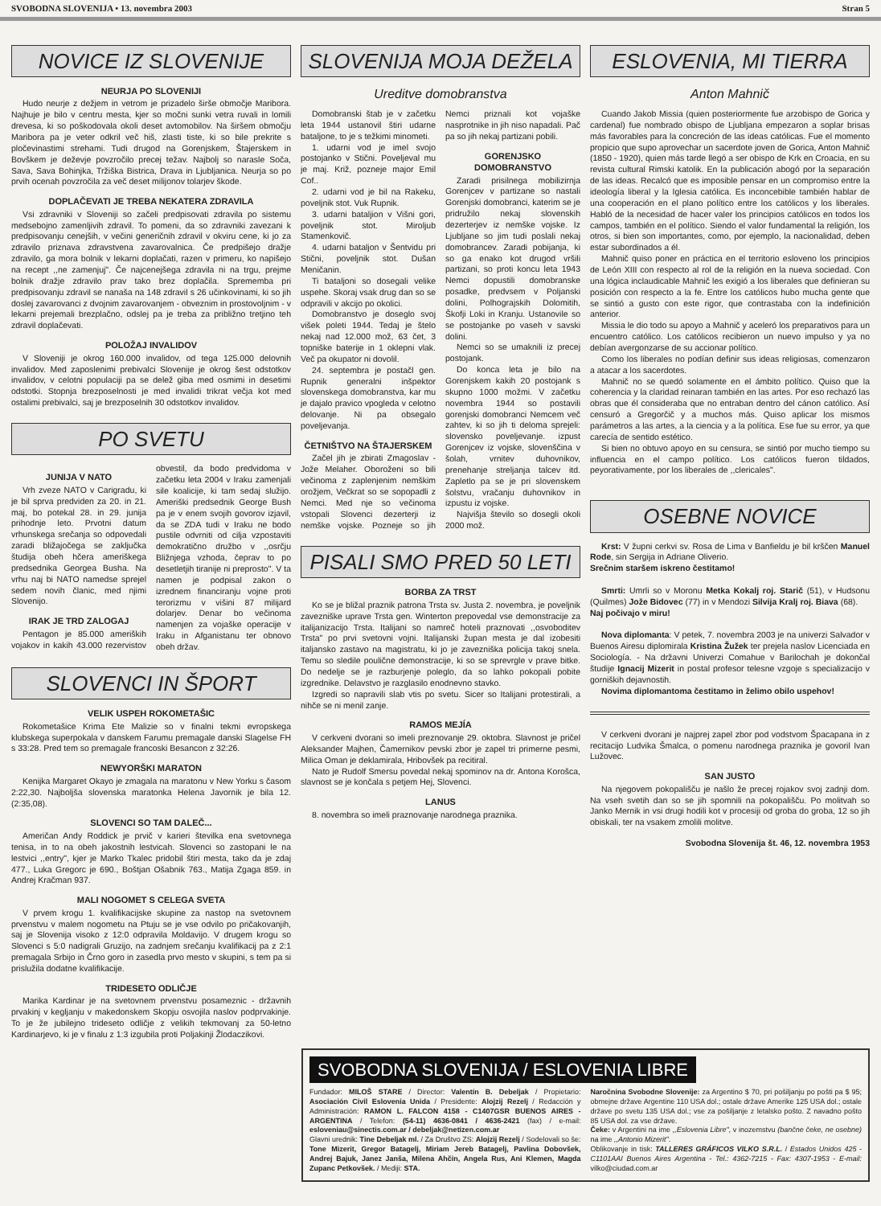SVOBODNA SLOVENIJA • 13. novembra 2003 Stran 5
NOVICE IZ SLOVENIJE
NEURJA PO SLOVENIJI
Hudo neurje z dežjem in vetrom je prizadelo širše območje Maribora. Najhuje je bilo v centru mesta, kjer so močni sunki vetra ruvali in lomili drevesa, ki so poškodovala okoli deset avtomobilov. Na širšem območju Maribora pa je veter odkril več hiš, zlasti tiste, ki so bile prekrite s pločevinastimi strehami. Tudi drugod na Gorenjskem, Štajerskem in Bovškem je deževje povzročilo precej težav. Najbolj so narasle Soča, Sava, Sava Bohinjka, Tržiška Bistrica, Drava in Ljubljanica. Neurja so po prvih ocenah povzročila za več deset milijonov tolarjev škode.
DOPLAČEVATI JE TREBA NEKATERA ZDRAVILA
Vsi zdravniki v Sloveniji so začeli predpisovati zdravila po sistemu medsebojno zamenljivih zdravil. To pomeni, da so zdravniki zavezani k predpisovanju cenejših, v večini generičnih zdravil v okviru cene, ki jo za zdravilo priznava zdravstvena zavarovalnica. Če predpišejo dražje zdravilo, ga mora bolnik v lekarni doplačati, razen v primeru, ko napišejo na recept ,,ne zamenjuj". Če najcenejšega zdravila ni na trgu, prejme bolnik dražje zdravilo prav tako brez doplačila. Sprememba pri predpisovanju zdravil se nanaša na 148 zdravil s 26 učinkovinami, ki so jih doslej zavarovanci z dvojnim zavarovanjem - obveznim in prostovoljnim - v lekarni prejemali brezplačno, odslej pa je treba za približno tretjino teh zdravil doplačevati.
POLOŽAJ INVALIDOV
V Sloveniji je okrog 160.000 invalidov, od tega 125.000 delovnih invalidov. Med zaposlenimi prebivalci Slovenije je okrog šest odstotkov invalidov, v celotni populaciji pa se delež giba med osmimi in desetimi odstotki. Stopnja brezposelnosti je med invalidi trikrat večja kot med ostalimi prebivalci, saj je brezposelnih 30 odstotkov invalidov.
PO SVETU
JUNIJA V NATO
Vrh zveze NATO v Carigradu, ki je bil sprva predviden za 20. in 21. maj, bo potekal 28. in 29. junija prihodnje leto. Prvotni datum vrhunskega srečanja so odpovedali zaradi bližajočega se zaključka študija obeh hčera ameriškega predsednika Georgea Busha. Na vrhu naj bi NATO namedse sprejel sedem novih članic, med njimi Slovenijo.
IRAK JE TRD ZALOGAJ
Pentagon je 85.000 ameriških vojakov in kakih 43.000 rezervistov obvestil, da bodo predvidoma v začetku leta 2004 v Iraku zamenjali sile koalicije, ki tam sedaj služijo. Ameriški predsednik George Bush pa je v enem svojih govorov izjavil, da se ZDA tudi v Iraku ne bodo pustile odvrniti od cilja vzpostaviti demokratično družbo v ,,osrčju Bližnjega vzhoda, čeprav to po desetletjih tiranije ni preprosto". V ta namen je podpisal zakon o izrednem financiranju vojne proti terorizmu v višini 87 milijard dolarjev. Denar bo večinoma namenjen za vojaške operacije v Iraku in Afganistanu ter obnovo obeh držav.
SLOVENCI IN ŠPORT
VELIK USPEH ROKOMETAŠIC
Rokometašice Krima Ete Malizie so v finalni tekmi evropskega klubskega superpokala v danskem Farumu premagale danski Slagelse FH s 33:28. Pred tem so premagale francoski Besancon z 32:26.
NEWYORŠKI MARATON
Kenijka Margaret Okayo je zmagala na maratonu v New Yorku s časom 2:22,30. Najboljša slovenska maratonka Helena Javornik je bila 12. (2:35,08).
SLOVENCI SO TAM DALEČ...
Američan Andy Roddick je prvič v karieri številka ena svetovnega tenisa, in to na obeh jakostnih lestvicah. Slovenci so zastopani le na lestvici ,,entry", kjer je Marko Tkalec pridobil štiri mesta, tako da je zdaj 477., Luka Gregorc je 690., Boštjan Ošabnik 763., Matija Zgaga 859. in Andrej Kračman 937.
MALI NOGOMET S CELEGA SVETA
V prvem krogu 1. kvalifikacijske skupine za nastop na svetovnem prvenstvu v malem nogometu na Ptuju se je vse odvilo po pričakovanjih, saj je Slovenija visoko z 12:0 odpravila Moldavijo. V drugem krogu so Slovenci s 5:0 nadigrali Gruzijo, na zadnjem srečanju kvalifikacij pa z 2:1 premagala Srbijo in Črno goro in zasedla prvo mesto v skupini, s tem pa si prislužila dodatne kvalifikacije.
TRIDESETO ODLIČJE
Marika Kardinar je na svetovnem prvenstvu posameznic - državnih prvakinj v kegljanju v makedonskem Skopju osvojila naslov podprvakinje. To je že jubilejno trideseto odličje z velikih tekmovanj za 50-letno Kardinarjevo, ki je v finalu z 1:3 izgubila proti Poljakinji Žlodaczikovi.
SLOVENIJA MOJA DEŽELA
Ureditve domobranstva
Domobranski štab je v začetku leta 1944 ustanovil štiri udarne bataljone, to je s težkimi minometi.
1. udarni vod je imel svojo postojanko v Stični. Poveljeval mu je maj. Križ, pozneje major Emil Cof..
2. udarni vod je bil na Rakeku, poveljnik stot. Vuk Rupnik.
3. udarni bataljion v Višni gori, poveljnik stot. Miroljub Stamenkovič.
4. udarni bataljon v Šentvidu pri Stični, poveljnik stot. Dušan Meničanin.
Ti bataljoni so dosegali velike uspehe. Skoraj vsak drug dan so se odpravili v akcijo po okolici.
Domobranstvo je doseglo svoj višek poleti 1944. Tedaj je štelo nekaj nad 12.000 mož, 63 čet, 3 topniške baterije in 1 oklepni vlak. Več pa okupator ni dovolil.
24. septembra je postačl gen. Rupnik generalni inšpektor slovenskega domobranstva, kar mu je dajalo pravico vpogleda v celotno delovanje. Ni pa obsegalo poveljevanja.
ČETNIŠTVO NA ŠTAJERSKEM
Začel jih je zbirati Zmagoslav - Jože Melaher. Oboroženi so bili večinoma z zaplenjenim nemškim orožjem, Večkrat so se sopopadli z Nemci. Med nje so večinoma vstopali Slovenci dezerterji iz nemške vojske. Pozneje so jih Nemci priznali kot vojaške nasprotnike in jih niso napadali. Pač pa so jih nekaj partizani pobili.
GORENJSKO DOMOBRANSTVO
Zaradi prisilnega mobilizirnja Gorenjcev v partizane so nastali Gorenjski domobranci, katerim se je pridružilo nekaj slovenskih dezerterjev iz nemške vojske. Iz Ljubljane so jim tudi poslali nekaj domobrancev. Zaradi pobijanja, ki so ga enako kot drugod vršili partizani, so proti koncu leta 1943 Nemci dopustili domobranske posadke, predvsem v Poljanski dolini, Polhograjskih Dolomitih, Škofji Loki in Kranju. Ustanovile so se postojanke po vaseh v savski dolini.
Nemci so se umaknili iz precej postojank.
Do konca leta je bilo na Gorenjskem kakih 20 postojank s skupno 1000 možmi. V začetku novembra 1944 so postavili gorenjski domobranci Nemcem več zahtev, ki so jih ti deloma sprejeli: slovensko poveljevanje. izpust Gorenjcev iz vojske, slovenščina v šolah, vrnitev duhovnikov, prenehanje streljanja talcev itd. Zapletlo pa se je pri slovenskem šolstvu, vračanju duhovnikov in izpustu iz vojske.
Najvišja število so dosegli okoli 2000 mož.
PISALI SMO PRED 50 LETI
BORBA ZA TRST
Ko se je bližal praznik patrona Trsta sv. Justa 2. novembra, je poveljnik zavezniške uprave Trsta gen. Winterton prepovedal vse demonstracije za italijanizacijo Trsta. Italijani so namreč hoteli praznovati ,,osvoboditev Trsta" po prvi svetovni vojni. Italijanski župan mesta je dal izobesiti italjansko zastavo na magistratu, ki jo je zavezniška policija takoj snela. Temu so sledile poulične demonstracije, ki so se sprevrgle v prave bitke. Do nedelje se je razburjenje poleglo, da so lahko pokopali pobite izgrednike. Delavstvo je razglasilo enodnevno stavko.
Izgredi so napravili slab vtis po svetu. Sicer so Italijani protestirali, a nihče se ni menil zanje.
RAMOS MEJÍA
V cerkveni dvorani so imeli preznovanje 29. oktobra. Slavnost je pričel Aleksander Majhen, Čamernikov pevski zbor je zapel tri primerne pesmi, Milica Oman je deklamirala, Hribovšek pa recitiral.
Nato je Rudolf Smersu povedal nekaj spominov na dr. Antona Korošca, slavnost se je končala s petjem Hej, Slovenci.
LANUS
8. novembra so imeli praznovanje narodnega praznika.
ESLOVENIA, MI TIERRA
Anton Mahnič
Cuando Jakob Missia (quien posteriormente fue arzobispo de Gorica y cardenal) fue nombrado obispo de Ljubljana empezaron a soplar brisas más favorables para la concreción de las ideas católicas. Fue el momento propicio que supo aprovechar un sacerdote joven de Gorica, Anton Mahnič (1850 - 1920), quien más tarde llegó a ser obispo de Krk en Croacia, en su revista cultural Rimski katolik. En la publicación abogó por la separación de las ideas. Recalcó que es imposible pensar en un compromiso entre la ideología liberal y la Iglesia católica. Es inconcebible también hablar de una cooperación en el plano político entre los católicos y los liberales. Habló de la necesidad de hacer valer los principios católicos en todos los campos, también en el político. Siendo el valor fundamental la religión, los otros, si bien son importantes, como, por ejemplo, la nacionalidad, deben estar subordinados a él.
Mahnič quiso poner en práctica en el territorio esloveno los principios de León XIII con respecto al rol de la religión en la nueva sociedad. Con una lógica inclaudicable Mahnič les exigió a los liberales que definieran su posición con respecto a la fe. Entre los católicos hubo mucha gente que se sintió a gusto con este rigor, que contrastaba con la indefinición anterior.
Missia le dio todo su apoyo a Mahnič y aceleró los preparativos para un encuentro católico. Los católicos recibieron un nuevo impulso y ya no debían avergonzarse de su accionar político.
Como los liberales no podían definir sus ideas religiosas, comenzaron a atacar a los sacerdotes.
Mahnič no se quedó solamente en el ámbito político. Quiso que la coherencia y la claridad reinaran también en las artes. Por eso rechazó las obras que él consideraba que no entraban dentro del cánon católico. Así censuró a Gregorčič y a muchos más. Quiso aplicar los mismos parámetros a las artes, a la ciencia y a la política. Ese fue su error, ya que carecía de sentido estético.
Si bien no obtuvo apoyo en su censura, se sintió por mucho tiempo su influencia en el campo político. Los católicos fueron tildados, peyorativamente, por los liberales de ,,clericales".
OSEBNE NOVICE
Krst: V župni cerkvi sv. Rosa de Lima v Banfieldu je bil krščen Manuel Rode, sin Sergija in Adriane Oliverio.
Srečnim staršem iskreno čestitamo!
Smrti: Umrli so v Moronu Metka Kokalj roj. Starič (51), v Hudsonu (Quilmes) Jože Bidovec (77) in v Mendozi Silvija Kralj roj. Biava (68).
Naj počivajo v miru!
Nova diplomanta: V petek, 7. novembra 2003 je na univerzi Salvador v Buenos Airesu diplomirala Kristina Žužek ter prejela naslov Licenciada en Sociología. - Na državni Univerzi Comahue v Barilochah je dokončal študije Ignacij Mizerit in postal profesor telesne vzgoje s specializacijo v gorniških dejavnostih.
Novima diplomantoma čestitamo in želimo obilo uspehov!
V cerkveni dvorani je najprej zapel zbor pod vodstvom Špacapana in z recitacijo Ludvika Šmalca, o pomenu narodnega praznika je govoril Ivan Lužovec.
SAN JUSTO
Na njegovem pokopališču je našlo že precej rojakov svoj zadnji dom. Na vseh svetih dan so se jih spomnili na pokopališču. Po molitvah so Janko Mernik in vsi drugi hodili kot v procesiji od groba do groba, 12 so jih obiskali, ter na vsakem zmolili molitve.
Svobodna Slovenija št. 46, 12. novembra 1953
SVOBODNA SLOVENIJA / ESLOVENIA LIBRE
Fundador: MILOŠ STARE / Director: Valentín B. Debeljak / Propietario: Asociación Civil Eslovenia Unida / Presidente: Alojzij Rezelj / Redacción y Administración: RAMON L. FALCON 4158 - C1407GSR BUENOS AIRES - ARGENTINA / Telefon: (54-11) 4636-0841 / 4636-2421 (fax) / e-mail: esloveniau@sinectis.com.ar / debeljak@netizen.com.ar
Glavni urednik: Tine Debeljak ml. / Za Društvo ZS: Alojzij Rezelj / Sodelovali so še: Tone Mizerit, Gregor Batagelj, Miriam Jereb Batagelj, Pavlina Dobovšek, Andrej Bajuk, Janez Janša, Milena Ahčin, Angela Rus, Ani Klemen, Magda Zupanc Petkovšek. / Mediji: STA.
Naročnina Svobodne Slovenije: za Argentino $ 70, pri pošiljanju po pošti pa $ 95; obmejne države Argentine 110 USA dol.; ostale države Amerike 125 USA dol.; ostale države po svetu 135 USA dol.; vse za pošiljanje z letalsko pošto. Z navadno pošto 85 USA dol. za vse države.
Čeke: v Argentini na ime ,,Eslovenia Libre", v inozemstvu (bančne čeke, ne osebne) na ime ,,Antonio Mizerit".
Oblikovanje in tisk: TALLERES GRÁFICOS VILKO S.R.L. / Estados Unidos 425 - C1101AAI Buenos Aires Argentina - Tel.: 4362-7215 - Fax: 4307-1953 - E-mail: vilko@ciudad.com.ar